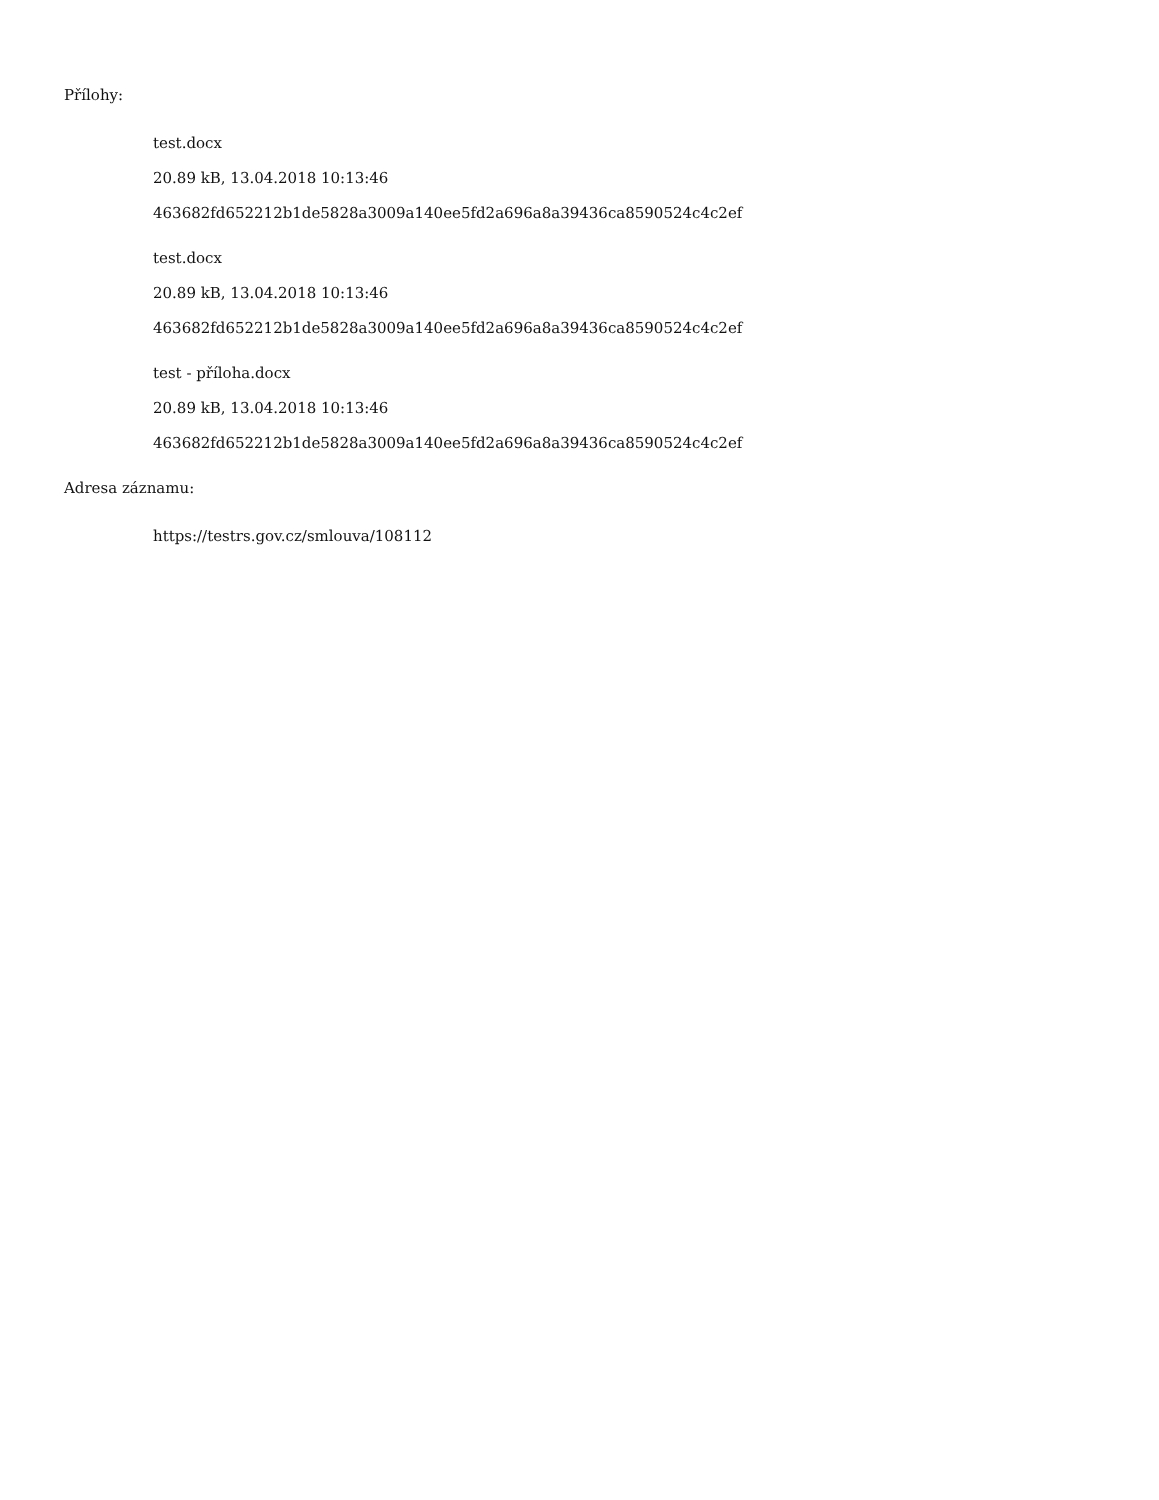Přílohy:
test.docx
20.89 kB, 13.04.2018 10:13:46
463682fd652212b1de5828a3009a140ee5fd2a696a8a39436ca8590524c4c2ef
test.docx
20.89 kB, 13.04.2018 10:13:46
463682fd652212b1de5828a3009a140ee5fd2a696a8a39436ca8590524c4c2ef
test - příloha.docx
20.89 kB, 13.04.2018 10:13:46
463682fd652212b1de5828a3009a140ee5fd2a696a8a39436ca8590524c4c2ef
Adresa záznamu:
https://testrs.gov.cz/smlouva/108112